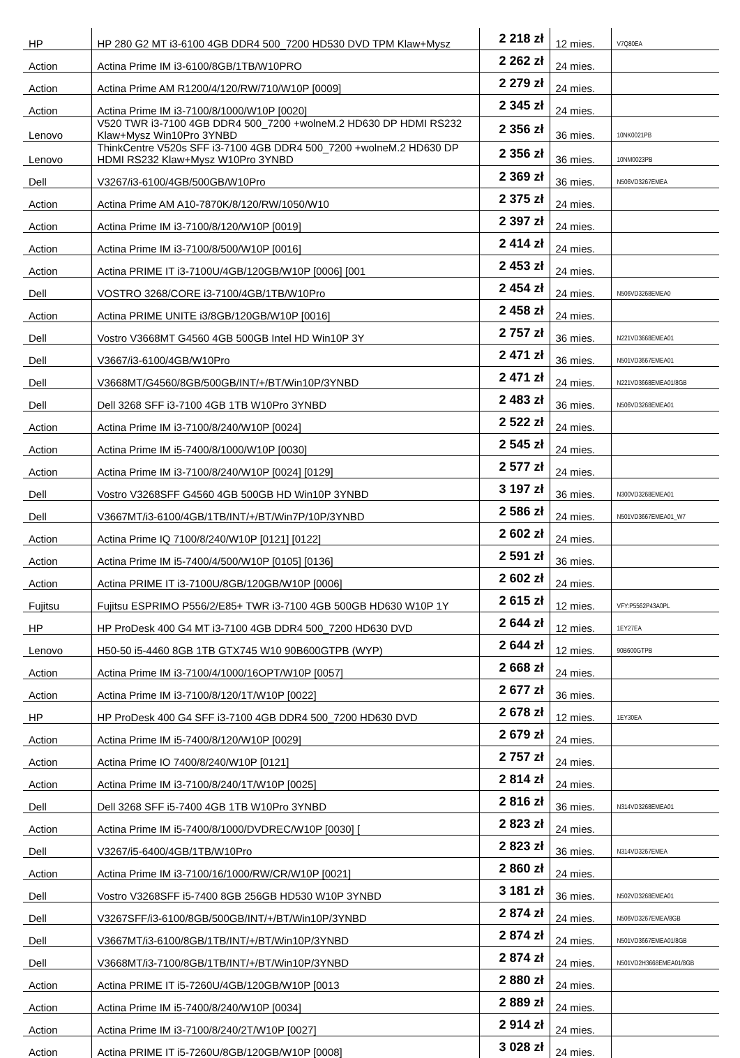| HP | HP 280 G2 MT i3-6100 4GB DDR4 500_7200 HD530 DVD TPM Klaw+Mysz | 2 218 zł | 12 mies. | V7Q80EA |
| Action | Actina Prime IM i3-6100/8GB/1TB/W10PRO | 2 262 zł | 24 mies. | |
| Action | Actina Prime AM R1200/4/120/RW/710/W10P [0009] | 2 279 zł | 24 mies. | |
| Action | Actina Prime IM i3-7100/8/1000/W10P [0020] | 2 345 zł | 24 mies. | |
| Lenovo | V520 TWR i3-7100 4GB DDR4 500_7200 +wolneM.2 HD630 DP HDMI RS232 Klaw+Mysz Win10Pro 3YNBD | 2 356 zł | 36 mies. | 10NK0021PB |
| Lenovo | ThinkCentre V520s SFF i3-7100 4GB DDR4 500_7200 +wolneM.2 HD630 DP HDMI RS232 Klaw+Mysz W10Pro 3YNBD | 2 356 zł | 36 mies. | 10NM0023PB |
| Dell | V3267/i3-6100/4GB/500GB/W10Pro | 2 369 zł | 36 mies. | N506VD3267EMEA |
| Action | Actina Prime AM A10-7870K/8/120/RW/1050/W10 | 2 375 zł | 24 mies. | |
| Action | Actina Prime IM i3-7100/8/120/W10P [0019] | 2 397 zł | 24 mies. | |
| Action | Actina Prime IM i3-7100/8/500/W10P [0016] | 2 414 zł | 24 mies. | |
| Action | Actina PRIME IT i3-7100U/4GB/120GB/W10P [0006] [001 | 2 453 zł | 24 mies. | |
| Dell | VOSTRO 3268/CORE i3-7100/4GB/1TB/W10Pro | 2 454 zł | 24 mies. | N506VD3268EMEA0 |
| Action | Actina PRIME UNITE i3/8GB/120GB/W10P [0016] | 2 458 zł | 24 mies. | |
| Dell | Vostro V3668MT G4560 4GB 500GB Intel HD Win10P 3Y | 2 757 zł | 36 mies. | N221VD3668EMEA01 |
| Dell | V3667/i3-6100/4GB/W10Pro | 2 471 zł | 36 mies. | N501VD3667EMEA01 |
| Dell | V3668MT/G4560/8GB/500GB/INT/+/BT/Win10P/3YNBD | 2 471 zł | 24 mies. | N221VD3668EMEA01/8GB |
| Dell | Dell 3268 SFF i3-7100 4GB 1TB W10Pro 3YNBD | 2 483 zł | 36 mies. | N506VD3268EMEA01 |
| Action | Actina Prime IM i3-7100/8/240/W10P [0024] | 2 522 zł | 24 mies. | |
| Action | Actina Prime IM i5-7400/8/1000/W10P [0030] | 2 545 zł | 24 mies. | |
| Action | Actina Prime IM i3-7100/8/240/W10P [0024] [0129] | 2 577 zł | 24 mies. | |
| Dell | Vostro V3268SFF G4560 4GB 500GB HD Win10P 3YNBD | 3 197 zł | 36 mies. | N300VD3268EMEA01 |
| Dell | V3667MT/i3-6100/4GB/1TB/INT/+/BT/Win7P/10P/3YNBD | 2 586 zł | 24 mies. | N501VD3667EMEA01_W7 |
| Action | Actina Prime IQ 7100/8/240/W10P [0121] [0122] | 2 602 zł | 24 mies. | |
| Action | Actina Prime IM i5-7400/4/500/W10P [0105] [0136] | 2 591 zł | 36 mies. | |
| Action | Actina PRIME IT i3-7100U/8GB/120GB/W10P [0006] | 2 602 zł | 24 mies. | |
| Fujitsu | Fujitsu ESPRIMO P556/2/E85+ TWR i3-7100 4GB 500GB HD630 W10P 1Y | 2 615 zł | 12 mies. | VFY:P5562P43A0PL |
| HP | HP ProDesk 400 G4 MT i3-7100 4GB DDR4 500_7200 HD630 DVD | 2 644 zł | 12 mies. | 1EY27EA |
| Lenovo | H50-50 i5-4460 8GB 1TB GTX745 W10 90B600GTPB (WYP) | 2 644 zł | 12 mies. | 90B600GTPB |
| Action | Actina Prime IM i3-7100/4/1000/16OPT/W10P [0057] | 2 668 zł | 24 mies. | |
| Action | Actina Prime IM i3-7100/8/120/1T/W10P [0022] | 2 677 zł | 36 mies. | |
| HP | HP ProDesk 400 G4 SFF i3-7100 4GB DDR4 500_7200 HD630 DVD | 2 678 zł | 12 mies. | 1EY30EA |
| Action | Actina Prime IM i5-7400/8/120/W10P [0029] | 2 679 zł | 24 mies. | |
| Action | Actina Prime IO 7400/8/240/W10P [0121] | 2 757 zł | 24 mies. | |
| Action | Actina Prime IM i3-7100/8/240/1T/W10P [0025] | 2 814 zł | 24 mies. | |
| Dell | Dell 3268 SFF i5-7400 4GB 1TB W10Pro 3YNBD | 2 816 zł | 36 mies. | N314VD3268EMEA01 |
| Action | Actina Prime IM i5-7400/8/1000/DVDREC/W10P [0030] [ | 2 823 zł | 24 mies. | |
| Dell | V3267/i5-6400/4GB/1TB/W10Pro | 2 823 zł | 36 mies. | N314VD3267EMEA |
| Action | Actina Prime IM i3-7100/16/1000/RW/CR/W10P [0021] | 2 860 zł | 24 mies. | |
| Dell | Vostro V3268SFF i5-7400 8GB 256GB HD530 W10P 3YNBD | 3 181 zł | 36 mies. | N502VD3268EMEA01 |
| Dell | V3267SFF/i3-6100/8GB/500GB/INT/+/BT/Win10P/3YNBD | 2 874 zł | 24 mies. | N506VD3267EMEA/8GB |
| Dell | V3667MT/i3-6100/8GB/1TB/INT/+/BT/Win10P/3YNBD | 2 874 zł | 24 mies. | N501VD3667EMEA01/8GB |
| Dell | V3668MT/i3-7100/8GB/1TB/INT/+/BT/Win10P/3YNBD | 2 874 zł | 24 mies. | N501VD2H3668EMEA01/8GB |
| Action | Actina PRIME IT i5-7260U/4GB/120GB/W10P [0013 | 2 880 zł | 24 mies. | |
| Action | Actina Prime IM i5-7400/8/240/W10P [0034] | 2 889 zł | 24 mies. | |
| Action | Actina Prime IM i3-7100/8/240/2T/W10P [0027] | 2 914 zł | 24 mies. | |
| Action | Actina PRIME IT i5-7260U/8GB/120GB/W10P [0008] | 3 028 zł | 24 mies. | |